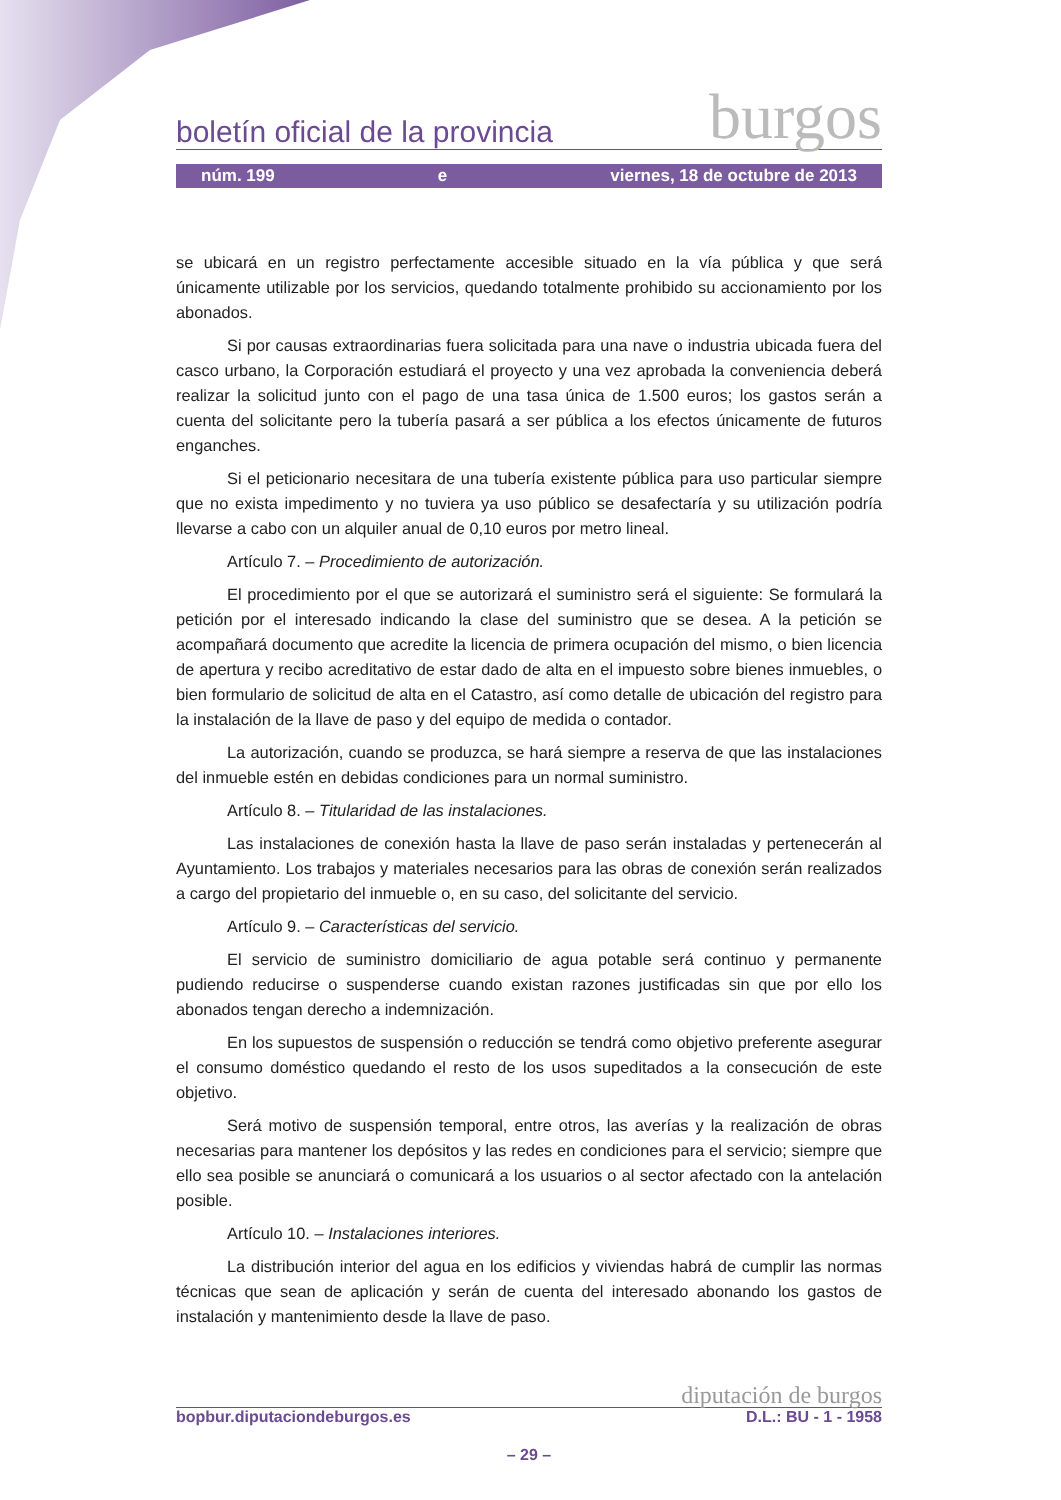boletín oficial de la provincia burgos
núm. 199 e viernes, 18 de octubre de 2013
se ubicará en un registro perfectamente accesible situado en la vía pública y que será únicamente utilizable por los servicios, quedando totalmente prohibido su accionamiento por los abonados.
Si por causas extraordinarias fuera solicitada para una nave o industria ubicada fuera del casco urbano, la Corporación estudiará el proyecto y una vez aprobada la conveniencia deberá realizar la solicitud junto con el pago de una tasa única de 1.500 euros; los gastos serán a cuenta del solicitante pero la tubería pasará a ser pública a los efectos únicamente de futuros enganches.
Si el peticionario necesitara de una tubería existente pública para uso particular siempre que no exista impedimento y no tuviera ya uso público se desafectaría y su utilización podría llevarse a cabo con un alquiler anual de 0,10 euros por metro lineal.
Artículo 7. – Procedimiento de autorización.
El procedimiento por el que se autorizará el suministro será el siguiente: Se formulará la petición por el interesado indicando la clase del suministro que se desea. A la petición se acompañará documento que acredite la licencia de primera ocupación del mismo, o bien licencia de apertura y recibo acreditativo de estar dado de alta en el impuesto sobre bienes inmuebles, o bien formulario de solicitud de alta en el Catastro, así como detalle de ubicación del registro para la instalación de la llave de paso y del equipo de medida o contador.
La autorización, cuando se produzca, se hará siempre a reserva de que las instalaciones del inmueble estén en debidas condiciones para un normal suministro.
Artículo 8. – Titularidad de las instalaciones.
Las instalaciones de conexión hasta la llave de paso serán instaladas y pertenecerán al Ayuntamiento. Los trabajos y materiales necesarios para las obras de conexión serán realizados a cargo del propietario del inmueble o, en su caso, del solicitante del servicio.
Artículo 9. – Características del servicio.
El servicio de suministro domiciliario de agua potable será continuo y permanente pudiendo reducirse o suspenderse cuando existan razones justificadas sin que por ello los abonados tengan derecho a indemnización.
En los supuestos de suspensión o reducción se tendrá como objetivo preferente asegurar el consumo doméstico quedando el resto de los usos supeditados a la consecución de este objetivo.
Será motivo de suspensión temporal, entre otros, las averías y la realización de obras necesarias para mantener los depósitos y las redes en condiciones para el servicio; siempre que ello sea posible se anunciará o comunicará a los usuarios o al sector afectado con la antelación posible.
Artículo 10. – Instalaciones interiores.
La distribución interior del agua en los edificios y viviendas habrá de cumplir las normas técnicas que sean de aplicación y serán de cuenta del interesado abonando los gastos de instalación y mantenimiento desde la llave de paso.
diputación de burgos
bopbur.diputaciondeburgos.es D.L.: BU - 1 - 1958
– 29 –